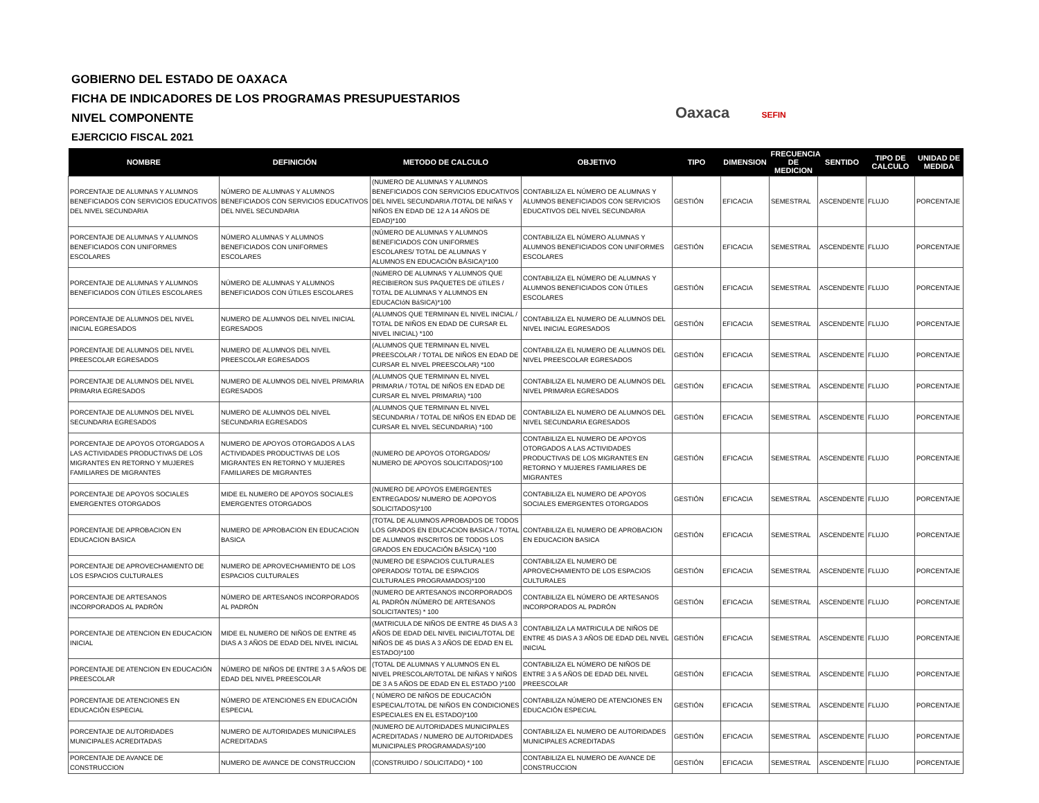GOBIERNO DEL ESTADO DE OAXACA
FICHA DE INDICADORES DE LOS PROGRAMAS PRESUPUESTARIOS
NIVEL COMPONENTE
EJERCICIO FISCAL 2021
Oaxaca SEFIN
| NOMBRE | DEFINICIÓN | METODO DE CALCULO | OBJETIVO | TIPO | DIMENSION | FRECUENCIA DE MEDICION | SENTIDO | TIPO DE CALCULO | UNIDAD DE MEDIDA |
| --- | --- | --- | --- | --- | --- | --- | --- | --- | --- |
| PORCENTAJE DE ALUMNAS Y ALUMNOS BENEFICIADOS CON SERVICIOS EDUCATIVOS DEL NIVEL SECUNDARIA | NÚMERO DE ALUMNAS Y ALUMNOS BENEFICIADOS CON SERVICIOS EDUCATIVOS DEL NIVEL SECUNDARIA | (NUMERO DE ALUMNAS Y ALUMNOS BENEFICIADOS CON SERVICIOS EDUCATIVOS DEL NIVEL SECUNDARIA /TOTAL DE NIÑAS Y NIÑOS EN EDAD DE 12 A 14 AÑOS DE EDAD)*100 | CONTABILIZA EL NÚMERO DE ALUMNAS Y ALUMNOS BENEFICIADOS CON SERVICIOS EDUCATIVOS DEL NIVEL SECUNDARIA | GESTIÓN | EFICACIA | SEMESTRAL | ASCENDENTE | FLUJO | PORCENTAJE |
| PORCENTAJE DE ALUMNAS Y ALUMNOS BENEFICIADOS CON UNIFORMES ESCOLARES | NÚMERO ALUMNAS Y ALUMNOS BENEFICIADOS CON UNIFORMES ESCOLARES | (NÚMERO DE ALUMNAS Y ALUMNOS BENEFICIADOS CON UNIFORMES ESCOLARES/ TOTAL DE ALUMNAS Y ALUMNOS EN EDUCACIÓN BÁSICA)*100 | CONTABILIZA EL NÚMERO ALUMNAS Y ALUMNOS BENEFICIADOS CON UNIFORMES ESCOLARES | GESTIÓN | EFICACIA | SEMESTRAL | ASCENDENTE | FLUJO | PORCENTAJE |
| PORCENTAJE DE ALUMNAS Y ALUMNOS BENEFICIADOS CON ÚTILES ESCOLARES | NÚMERO DE ALUMNAS Y ALUMNOS BENEFICIADOS CON ÚTILES ESCOLARES | (NúMERO DE ALUMNAS Y ALUMNOS QUE RECIBIERON SUS PAQUETES DE úTILES / TOTAL DE ALUMNAS Y ALUMNOS EN EDUCACIóN BáSICA)*100 | CONTABILIZA EL NÚMERO DE ALUMNAS Y ALUMNOS BENEFICIADOS CON ÚTILES ESCOLARES | GESTIÓN | EFICACIA | SEMESTRAL | ASCENDENTE | FLUJO | PORCENTAJE |
| PORCENTAJE DE ALUMNOS DEL NIVEL INICIAL EGRESADOS | NUMERO DE ALUMNOS DEL NIVEL INICIAL EGRESADOS | (ALUMNOS QUE TERMINAN EL NIVEL INICIAL / TOTAL DE NIÑOS EN EDAD DE CURSAR EL NIVEL INICIAL) *100 | CONTABILIZA EL NUMERO DE ALUMNOS DEL NIVEL INICIAL EGRESADOS | GESTIÓN | EFICACIA | SEMESTRAL | ASCENDENTE | FLUJO | PORCENTAJE |
| PORCENTAJE DE ALUMNOS DEL NIVEL PREESCOLAR EGRESADOS | NUMERO DE ALUMNOS DEL NIVEL PREESCOLAR EGRESADOS | (ALUMNOS QUE TERMINAN EL NIVEL PREESCOLAR / TOTAL DE NIÑOS EN EDAD DE CURSAR EL NIVEL PREESCOLAR) *100 | CONTABILIZA EL NUMERO DE ALUMNOS DEL NIVEL PREESCOLAR EGRESADOS | GESTIÓN | EFICACIA | SEMESTRAL | ASCENDENTE | FLUJO | PORCENTAJE |
| PORCENTAJE DE ALUMNOS DEL NIVEL PRIMARIA EGRESADOS | NUMERO DE ALUMNOS DEL NIVEL PRIMARIA EGRESADOS | (ALUMNOS QUE TERMINAN EL NIVEL PRIMARIA / TOTAL DE NIÑOS EN EDAD DE CURSAR EL NIVEL PRIMARIA) *100 | CONTABILIZA EL NUMERO DE ALUMNOS DEL NIVEL PRIMARIA EGRESADOS | GESTIÓN | EFICACIA | SEMESTRAL | ASCENDENTE | FLUJO | PORCENTAJE |
| PORCENTAJE DE ALUMNOS DEL NIVEL SECUNDARIA EGRESADOS | NUMERO DE ALUMNOS DEL NIVEL SECUNDARIA EGRESADOS | (ALUMNOS QUE TERMINAN EL NIVEL SECUNDARIA / TOTAL DE NIÑOS EN EDAD DE CURSAR EL NIVEL SECUNDARIA) *100 | CONTABILIZA EL NUMERO DE ALUMNOS DEL NIVEL SECUNDARIA EGRESADOS | GESTIÓN | EFICACIA | SEMESTRAL | ASCENDENTE | FLUJO | PORCENTAJE |
| PORCENTAJE DE APOYOS OTORGADOS A LAS ACTIVIDADES PRODUCTIVAS DE LOS MIGRANTES EN RETORNO Y MUJERES FAMILIARES DE MIGRANTES | NUMERO DE APOYOS OTORGADOS A LAS ACTIVIDADES PRODUCTIVAS DE LOS MIGRANTES EN RETORNO Y MUJERES FAMILIARES DE MIGRANTES | (NUMERO DE APOYOS OTORGADOS/ NUMERO DE APOYOS SOLICITADOS)*100 | CONTABILIZA EL NUMERO DE APOYOS OTORGADOS A LAS ACTIVIDADES PRODUCTIVAS DE LOS MIGRANTES EN RETORNO Y MUJERES FAMILIARES DE MIGRANTES | GESTIÓN | EFICACIA | SEMESTRAL | ASCENDENTE | FLUJO | PORCENTAJE |
| PORCENTAJE DE APOYOS SOCIALES EMERGENTES OTORGADOS | MIDE EL NUMERO DE APOYOS SOCIALES EMERGENTES OTORGADOS | (NUMERO DE APOYOS EMERGENTES ENTREGADOS/ NUMERO DE AOPOYOS SOLICITADOS)*100 | CONTABILIZA EL NUMERO DE APOYOS SOCIALES EMERGENTES OTORGADOS | GESTIÓN | EFICACIA | SEMESTRAL | ASCENDENTE | FLUJO | PORCENTAJE |
| PORCENTAJE DE APROBACION EN EDUCACION BASICA | NUMERO DE APROBACION EN EDUCACION BASICA | (TOTAL DE ALUMNOS APROBADOS DE TODOS LOS GRADOS EN EDUCACION BASICA / TOTAL DE ALUMNOS INSCRITOS DE TODOS LOS GRADOS EN EDUCACIÓN BÁSICA) *100 | CONTABILIZA EL NUMERO DE APROBACION EN EDUCACION BASICA | GESTIÓN | EFICACIA | SEMESTRAL | ASCENDENTE | FLUJO | PORCENTAJE |
| PORCENTAJE DE APROVECHAMIENTO DE LOS ESPACIOS CULTURALES | NUMERO DE APROVECHAMIENTO DE LOS ESPACIOS CULTURALES | (NUMERO DE ESPACIOS CULTURALES OPERADOS/ TOTAL DE ESPACIOS CULTURALES PROGRAMADOS)*100 | CONTABILIZA EL NUMERO DE APROVECHAMIENTO DE LOS ESPACIOS CULTURALES | GESTIÓN | EFICACIA | SEMESTRAL | ASCENDENTE | FLUJO | PORCENTAJE |
| PORCENTAJE DE ARTESANOS INCORPORADOS AL PADRÓN | NÚMERO DE ARTESANOS INCORPORADOS AL PADRÓN | (NUMERO DE ARTESANOS INCORPORADOS AL PADRÓN /NÚMERO DE ARTESANOS SOLICITANTES) * 100 | CONTABILIZA EL NÚMERO DE ARTESANOS INCORPORADOS AL PADRÓN | GESTIÓN | EFICACIA | SEMESTRAL | ASCENDENTE | FLUJO | PORCENTAJE |
| PORCENTAJE DE ATENCION EN EDUCACION INICIAL | MIDE EL NUMERO DE NIÑOS DE ENTRE 45 DIAS A 3 AÑOS DE EDAD DEL NIVEL INICIAL | (MATRICULA DE NIÑOS DE ENTRE 45 DIAS A 3 AÑOS DE EDAD DEL NIVEL INICIAL/TOTAL DE NIÑOS DE 45 DIAS A 3 AÑOS DE EDAD EN EL ESTADO)*100 | CONTABILIZA LA MATRICULA DE NIÑOS DE ENTRE 45 DIAS A 3 AÑOS DE EDAD DEL NIVEL INICIAL | GESTIÓN | EFICACIA | SEMESTRAL | ASCENDENTE | FLUJO | PORCENTAJE |
| PORCENTAJE DE ATENCION EN EDUCACIÓN PREESCOLAR | NÚMERO DE NIÑOS DE ENTRE 3 A 5 AÑOS DE EDAD DEL NIVEL PREESCOLAR | (TOTAL DE ALUMNAS Y ALUMNOS EN EL NIVEL PRESCOLAR/TOTAL DE NIÑAS Y NIÑOS DE 3 A 5 AÑOS DE EDAD EN EL ESTADO )*100 | CONTABILIZA EL NÚMERO DE NIÑOS DE ENTRE 3 A 5 AÑOS DE EDAD DEL NIVEL PREESCOLAR | GESTIÓN | EFICACIA | SEMESTRAL | ASCENDENTE | FLUJO | PORCENTAJE |
| PORCENTAJE DE ATENCIONES EN EDUCACIÓN ESPECIAL | NÚMERO DE ATENCIONES EN EDUCACIÓN ESPECIAL | ( NÚMERO DE NIÑOS DE EDUCACIÓN ESPECIAL/TOTAL DE NIÑOS EN CONDICIONES ESPECIALES EN EL ESTADO)*100 | CONTABILIZA NÚMERO DE ATENCIONES EN EDUCACIÓN ESPECIAL | GESTIÓN | EFICACIA | SEMESTRAL | ASCENDENTE | FLUJO | PORCENTAJE |
| PORCENTAJE DE AUTORIDADES MUNICIPALES ACREDITADAS | NUMERO DE AUTORIDADES MUNICIPALES ACREDITADAS | (NUMERO DE AUTORIDADES MUNICIPALES ACREDITADAS / NUMERO DE AUTORIDADES MUNICIPALES PROGRAMADAS)*100 | CONTABILIZA EL NUMERO DE AUTORIDADES MUNICIPALES ACREDITADAS | GESTIÓN | EFICACIA | SEMESTRAL | ASCENDENTE | FLUJO | PORCENTAJE |
| PORCENTAJE DE AVANCE DE CONSTRUCCION | NUMERO DE AVANCE DE CONSTRUCCION | (CONSTRUIDO / SOLICITADO) * 100 | CONTABILIZA EL NUMERO DE AVANCE DE CONSTRUCCION | GESTIÓN | EFICACIA | SEMESTRAL | ASCENDENTE | FLUJO | PORCENTAJE |